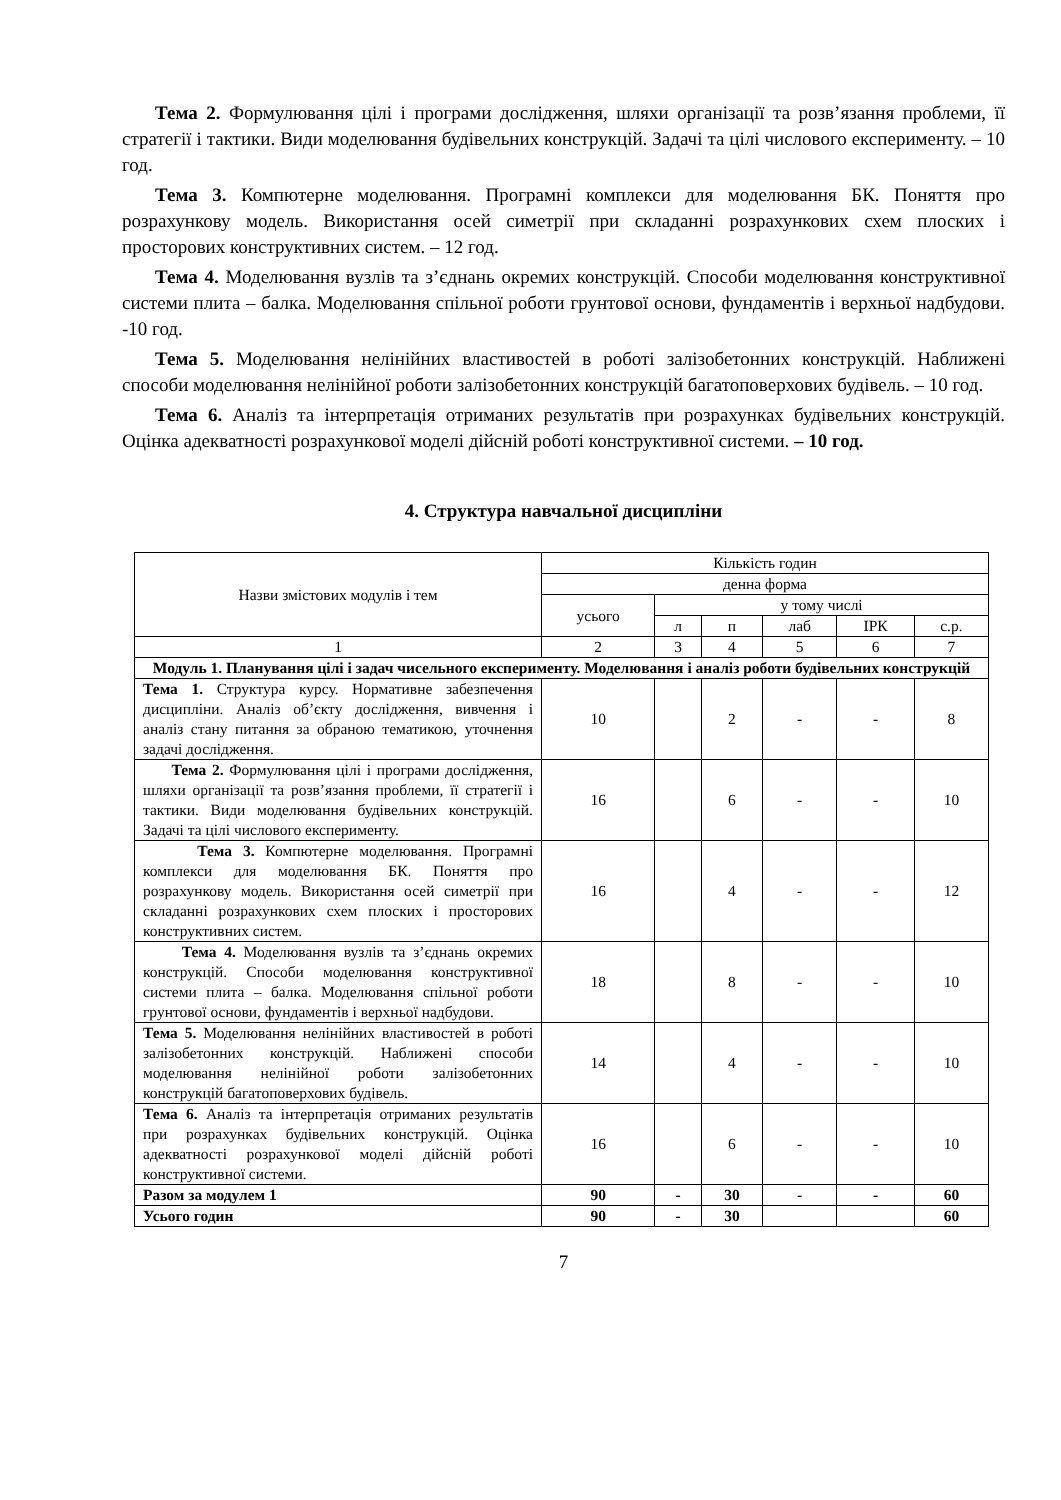Тема 2. Формулювання цілі і програми дослідження, шляхи організації та розв’язання проблеми, її стратегії і тактики. Види моделювання будівельних конструкцій. Задачі та цілі числового експерименту. – 10 год.
Тема 3. Компютерне моделювання. Програмні комплекси для моделювання БК. Поняття про розрахункову модель. Використання осей симетрії при складанні розрахункових схем плоских і просторових конструктивних систем. – 12 год.
Тема 4. Моделювання вузлів та з’єднань окремих конструкцій. Способи моделювання конструктивної системи плита – балка. Моделювання спільної роботи грунтової основи, фундаментів і верхньої надбудови. -10 год.
Тема 5. Моделювання нелінійних властивостей в роботі залізобетонних конструкцій. Наближені способи моделювання нелінійної роботи залізобетонних конструкцій багатоповерхових будівель. – 10 год.
Тема 6. Аналіз та інтерпретація отриманих результатів при розрахунках будівельних конструкцій. Оцінка адекватності розрахункової моделі дійсній роботі конструктивної системи. – 10 год.
4. Структура навчальної дисципліни
| Назви змістових модулів і тем | Кількість годин | | | | | |
| --- | --- | --- | --- | --- | --- | --- |
| | денна форма | | | | | |
| | усього | у тому числі | | | | |
| | | л | п | лаб | ІРК | с.р. |
| 1 | 2 | 3 | 4 | 5 | 6 | 7 |
| Модуль 1. Планування цілі і задач чисельного експерименту. Моделювання і аналіз роботи будівельних конструкцій | | | | | | |
| Тема 1. Структура курсу. Нормативне забезпечення дисципліни. Аналіз об’єкту дослідження, вивчення і аналіз стану питання за обраною тематикою, уточнення задачі дослідження. | 10 | | 2 | - | - | 8 |
| Тема 2. Формулювання цілі і програми дослідження, шляхи організації та розв’язання проблеми, її стратегії і тактики. Види моделювання будівельних конструкцій. Задачі та цілі числового експерименту. | 16 | | 6 | - | - | 10 |
| Тема 3. Компютерне моделювання. Програмні комплекси для моделювання БК. Поняття про розрахункову модель. Використання осей симетрії при складанні розрахункових схем плоских і просторових конструктивних систем. | 16 | | 4 | - | - | 12 |
| Тема 4. Моделювання вузлів та з’єднань окремих конструкцій. Способи моделювання конструктивної системи плита – балка. Моделювання спільної роботи грунтової основи, фундаментів і верхньої надбудови. | 18 | | 8 | - | - | 10 |
| Тема 5. Моделювання нелінійних властивостей в роботі залізобетонних конструкцій. Наближені способи моделювання нелінійної роботи залізобетонних конструкцій багатоповерхових будівель. | 14 | | 4 | - | - | 10 |
| Тема 6. Аналіз та інтерпретація отриманих результатів при розрахунках будівельних конструкцій. Оцінка адекватності розрахункової моделі дійсній роботі конструктивної системи. | 16 | | 6 | - | - | 10 |
| Разом за модулем 1 | 90 | - | 30 | - | - | 60 |
| Усього годин | 90 | - | 30 | | | 60 |
7